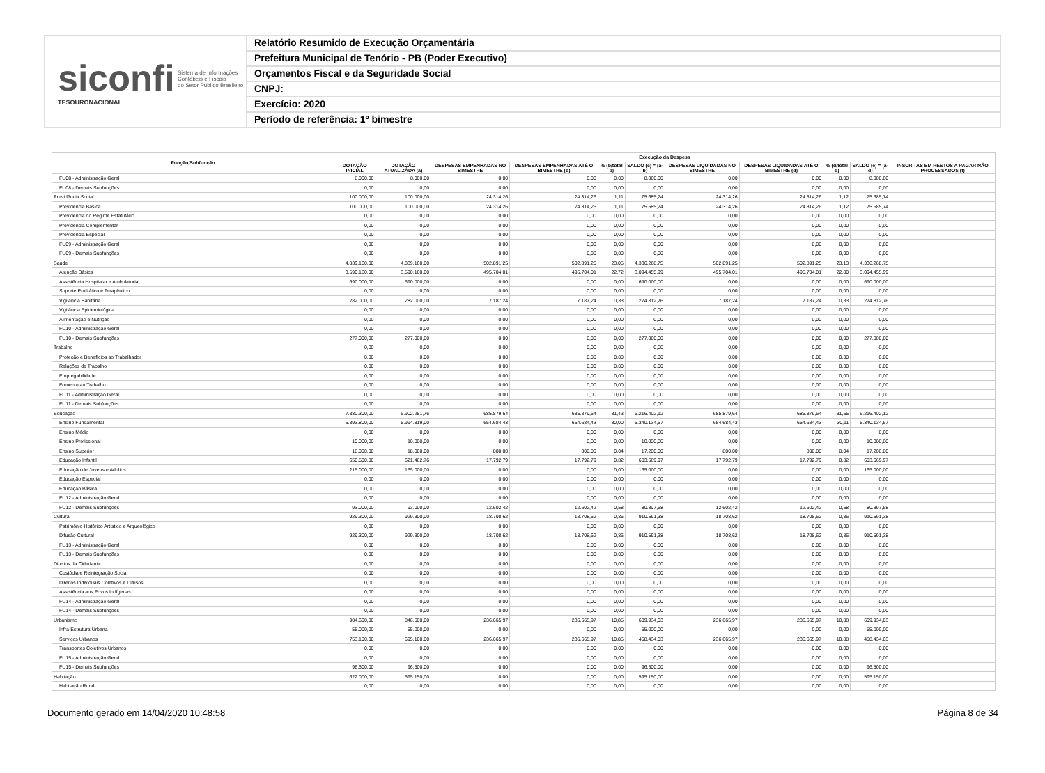siconfi Sistema de Informações
Contábeis e Fiscais
do Setor Público Brasileiro
TESOURONACIONAL
Relatório Resumido de Execução Orçamentária
Prefeitura Municipal de Tenório - PB (Poder Executivo)
Orçamentos Fiscal e da Seguridade Social
CNPJ:
Exercício: 2020
Período de referência: 1º bimestre
| Função/Subfunção | Execução da Despesa | | | | | | | | | | |
| --- | --- | --- | --- | --- | --- | --- | --- | --- | --- | --- | --- |
| | DOTAÇÃO INICIAL | DOTAÇÃO ATUALIZADA (a) | DESPESAS EMPENHADAS NO BIMESTRE | DESPESAS EMPENHADAS ATÉ O BIMESTRE (b) | % (b/total b) | SALDO (c) = (a-b) | DESPESAS LIQUIDADAS NO BIMESTRE | DESPESAS LIQUIDADAS ATÉ O BIMESTRE (d) | % (d/total d) | SALDO (e) = (a-d) | INSCRITAS EM RESTOS A PAGAR NÃO PROCESSADOS (f) |
| FU08 - Administração Geral | 8.000,00 | 8.000,00 | 0,00 | 0,00 | 0,00 | 8.000,00 | 0,00 | 0,00 | 0,00 | 8.000,00 | |
| FU08 - Demais Subfunções | 0,00 | 0,00 | 0,00 | 0,00 | 0,00 | 0,00 | 0,00 | 0,00 | 0,00 | 0,00 | |
| Previdência Social | 100.000,00 | 100.000,00 | 24.314,26 | 24.314,26 | 1,11 | 75.685,74 | 24.314,26 | 24.314,26 | 1,12 | 75.685,74 | |
| Previdência Básica | 100.000,00 | 100.000,00 | 24.314,26 | 24.314,26 | 1,11 | 75.685,74 | 24.314,26 | 24.314,26 | 1,12 | 75.685,74 | |
| Previdência do Regime Estatutário | 0,00 | 0,00 | 0,00 | 0,00 | 0,00 | 0,00 | 0,00 | 0,00 | 0,00 | 0,00 | |
| Previdência Complementar | 0,00 | 0,00 | 0,00 | 0,00 | 0,00 | 0,00 | 0,00 | 0,00 | 0,00 | 0,00 | |
| Previdência Especial | 0,00 | 0,00 | 0,00 | 0,00 | 0,00 | 0,00 | 0,00 | 0,00 | 0,00 | 0,00 | |
| FU09 - Administração Geral | 0,00 | 0,00 | 0,00 | 0,00 | 0,00 | 0,00 | 0,00 | 0,00 | 0,00 | 0,00 | |
| FU09 - Demais Subfunções | 0,00 | 0,00 | 0,00 | 0,00 | 0,00 | 0,00 | 0,00 | 0,00 | 0,00 | 0,00 | |
| Saúde | 4.839.160,00 | 4.839.160,00 | 502.891,25 | 502.891,25 | 23,05 | 4.336.268,75 | 502.891,25 | 502.891,25 | 23,13 | 4.336.268,75 | |
| Atenção Básica | 3.590.160,00 | 3.590.160,00 | 495.704,01 | 495.704,01 | 22,72 | 3.094.455,99 | 495.704,01 | 495.704,01 | 22,80 | 3.094.455,99 | |
| Assistência Hospitalar e Ambulatorial | 690.000,00 | 690.000,00 | 0,00 | 0,00 | 0,00 | 690.000,00 | 0,00 | 0,00 | 0,00 | 690.000,00 | |
| Suporte Profilático e Terapêutico | 0,00 | 0,00 | 0,00 | 0,00 | 0,00 | 0,00 | 0,00 | 0,00 | 0,00 | 0,00 | |
| Vigilância Sanitária | 282.000,00 | 282.000,00 | 7.187,24 | 7.187,24 | 0,33 | 274.812,76 | 7.187,24 | 7.187,24 | 0,33 | 274.812,76 | |
| Vigilância Epidemiológica | 0,00 | 0,00 | 0,00 | 0,00 | 0,00 | 0,00 | 0,00 | 0,00 | 0,00 | 0,00 | |
| Alimentação e Nutrição | 0,00 | 0,00 | 0,00 | 0,00 | 0,00 | 0,00 | 0,00 | 0,00 | 0,00 | 0,00 | |
| FU10 - Administração Geral | 0,00 | 0,00 | 0,00 | 0,00 | 0,00 | 0,00 | 0,00 | 0,00 | 0,00 | 0,00 | |
| FU10 - Demais Subfunções | 277.000,00 | 277.000,00 | 0,00 | 0,00 | 0,00 | 277.000,00 | 0,00 | 0,00 | 0,00 | 277.000,00 | |
| Trabalho | 0,00 | 0,00 | 0,00 | 0,00 | 0,00 | 0,00 | 0,00 | 0,00 | 0,00 | 0,00 | |
| Proteção e Benefícios ao Trabalhador | 0,00 | 0,00 | 0,00 | 0,00 | 0,00 | 0,00 | 0,00 | 0,00 | 0,00 | 0,00 | |
| Relações de Trabalho | 0,00 | 0,00 | 0,00 | 0,00 | 0,00 | 0,00 | 0,00 | 0,00 | 0,00 | 0,00 | |
| Empregabilidade | 0,00 | 0,00 | 0,00 | 0,00 | 0,00 | 0,00 | 0,00 | 0,00 | 0,00 | 0,00 | |
| Fomento ao Trabalho | 0,00 | 0,00 | 0,00 | 0,00 | 0,00 | 0,00 | 0,00 | 0,00 | 0,00 | 0,00 | |
| FU11 - Administração Geral | 0,00 | 0,00 | 0,00 | 0,00 | 0,00 | 0,00 | 0,00 | 0,00 | 0,00 | 0,00 | |
| FU11 - Demais Subfunções | 0,00 | 0,00 | 0,00 | 0,00 | 0,00 | 0,00 | 0,00 | 0,00 | 0,00 | 0,00 | |
| Educação | 7.380.300,00 | 6.902.281,76 | 685.879,64 | 685.879,64 | 31,43 | 6.216.402,12 | 685.879,64 | 685.879,64 | 31,55 | 6.216.402,12 | |
| Ensino Fundamental | 6.393.800,00 | 5.994.819,00 | 654.684,43 | 654.684,43 | 30,00 | 5.340.134,57 | 654.684,43 | 654.684,43 | 30,11 | 5.340.134,57 | |
| Ensino Médio | 0,00 | 0,00 | 0,00 | 0,00 | 0,00 | 0,00 | 0,00 | 0,00 | 0,00 | 0,00 | |
| Ensino Profissional | 10.000,00 | 10.000,00 | 0,00 | 0,00 | 0,00 | 10.000,00 | 0,00 | 0,00 | 0,00 | 10.000,00 | |
| Ensino Superior | 18.000,00 | 18.000,00 | 800,00 | 800,00 | 0,04 | 17.200,00 | 800,00 | 800,00 | 0,04 | 17.200,00 | |
| Educação Infantil | 650.500,00 | 621.462,76 | 17.792,79 | 17.792,79 | 0,82 | 603.669,97 | 17.792,79 | 17.792,79 | 0,82 | 603.669,97 | |
| Educação de Jovens e Adultos | 215.000,00 | 165.000,00 | 0,00 | 0,00 | 0,00 | 165.000,00 | 0,00 | 0,00 | 0,00 | 165.000,00 | |
| Educação Especial | 0,00 | 0,00 | 0,00 | 0,00 | 0,00 | 0,00 | 0,00 | 0,00 | 0,00 | 0,00 | |
| Educação Básica | 0,00 | 0,00 | 0,00 | 0,00 | 0,00 | 0,00 | 0,00 | 0,00 | 0,00 | 0,00 | |
| FU12 - Administração Geral | 0,00 | 0,00 | 0,00 | 0,00 | 0,00 | 0,00 | 0,00 | 0,00 | 0,00 | 0,00 | |
| FU12 - Demais Subfunções | 93.000,00 | 93.000,00 | 12.602,42 | 12.602,42 | 0,58 | 80.397,58 | 12.602,42 | 12.602,42 | 0,58 | 80.397,58 | |
| Cultura | 929.300,00 | 929.300,00 | 18.708,62 | 18.708,62 | 0,86 | 910.591,38 | 18.708,62 | 18.708,62 | 0,86 | 910.591,38 | |
| Patrimônio Histórico Artístico e Arqueológico | 0,00 | 0,00 | 0,00 | 0,00 | 0,00 | 0,00 | 0,00 | 0,00 | 0,00 | 0,00 | |
| Difusão Cultural | 929.300,00 | 929.300,00 | 18.708,62 | 18.708,62 | 0,86 | 910.591,38 | 18.708,62 | 18.708,62 | 0,86 | 910.591,38 | |
| FU13 - Administração Geral | 0,00 | 0,00 | 0,00 | 0,00 | 0,00 | 0,00 | 0,00 | 0,00 | 0,00 | 0,00 | |
| FU13 - Demais Subfunções | 0,00 | 0,00 | 0,00 | 0,00 | 0,00 | 0,00 | 0,00 | 0,00 | 0,00 | 0,00 | |
| Direitos da Cidadania | 0,00 | 0,00 | 0,00 | 0,00 | 0,00 | 0,00 | 0,00 | 0,00 | 0,00 | 0,00 | |
| Custódia e Reintegração Social | 0,00 | 0,00 | 0,00 | 0,00 | 0,00 | 0,00 | 0,00 | 0,00 | 0,00 | 0,00 | |
| Direitos Individuais Coletivos e Difusos | 0,00 | 0,00 | 0,00 | 0,00 | 0,00 | 0,00 | 0,00 | 0,00 | 0,00 | 0,00 | |
| Assistência aos Povos Indígenas | 0,00 | 0,00 | 0,00 | 0,00 | 0,00 | 0,00 | 0,00 | 0,00 | 0,00 | 0,00 | |
| FU14 - Administração Geral | 0,00 | 0,00 | 0,00 | 0,00 | 0,00 | 0,00 | 0,00 | 0,00 | 0,00 | 0,00 | |
| FU14 - Demais Subfunções | 0,00 | 0,00 | 0,00 | 0,00 | 0,00 | 0,00 | 0,00 | 0,00 | 0,00 | 0,00 | |
| Urbanismo | 904.600,00 | 846.600,00 | 236.665,97 | 236.665,97 | 10,85 | 609.934,03 | 236.665,97 | 236.665,97 | 10,88 | 609.934,03 | |
| Infra-Estrutura Urbana | 55.000,00 | 55.000,00 | 0,00 | 0,00 | 0,00 | 55.000,00 | 0,00 | 0,00 | 0,00 | 55.000,00 | |
| Serviços Urbanos | 753.100,00 | 695.100,00 | 236.665,97 | 236.665,97 | 10,85 | 458.434,03 | 236.665,97 | 236.665,97 | 10,88 | 458.434,03 | |
| Transportes Coletivos Urbanos | 0,00 | 0,00 | 0,00 | 0,00 | 0,00 | 0,00 | 0,00 | 0,00 | 0,00 | 0,00 | |
| FU15 - Administração Geral | 0,00 | 0,00 | 0,00 | 0,00 | 0,00 | 0,00 | 0,00 | 0,00 | 0,00 | 0,00 | |
| FU15 - Demais Subfunções | 96.500,00 | 96.500,00 | 0,00 | 0,00 | 0,00 | 96.500,00 | 0,00 | 0,00 | 0,00 | 96.500,00 | |
| Habitação | 622.000,00 | 595.150,00 | 0,00 | 0,00 | 0,00 | 595.150,00 | 0,00 | 0,00 | 0,00 | 595.150,00 | |
| Habitação Rural | 0,00 | 0,00 | 0,00 | 0,00 | 0,00 | 0,00 | 0,00 | 0,00 | 0,00 | 0,00 | |
Documento gerado em 14/04/2020 10:48:58 Página 8 de 34